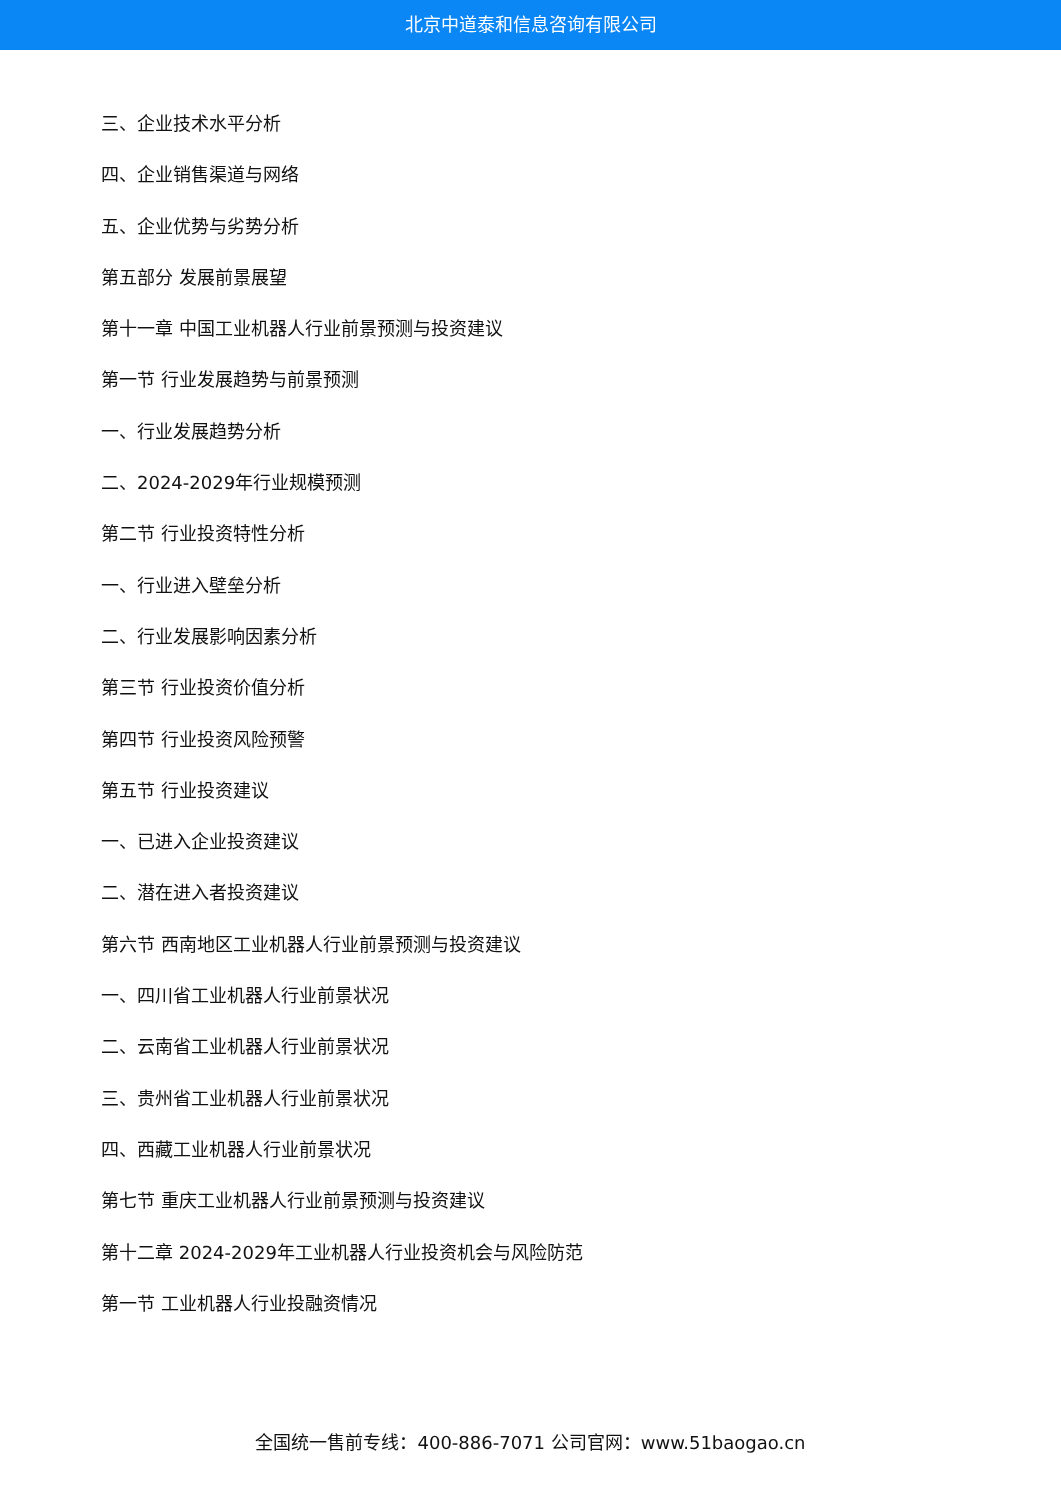北京中道泰和信息咨询有限公司
三、企业技术水平分析
四、企业销售渠道与网络
五、企业优势与劣势分析
第五部分 发展前景展望
第十一章 中国工业机器人行业前景预测与投资建议
第一节 行业发展趋势与前景预测
一、行业发展趋势分析
二、2024-2029年行业规模预测
第二节 行业投资特性分析
一、行业进入壁垒分析
二、行业发展影响因素分析
第三节 行业投资价值分析
第四节 行业投资风险预警
第五节 行业投资建议
一、已进入企业投资建议
二、潜在进入者投资建议
第六节 西南地区工业机器人行业前景预测与投资建议
一、四川省工业机器人行业前景状况
二、云南省工业机器人行业前景状况
三、贵州省工业机器人行业前景状况
四、西藏工业机器人行业前景状况
第七节 重庆工业机器人行业前景预测与投资建议
第十二章 2024-2029年工业机器人行业投资机会与风险防范
第一节 工业机器人行业投融资情况
全国统一售前专线：400-886-7071 公司官网：www.51baogao.cn